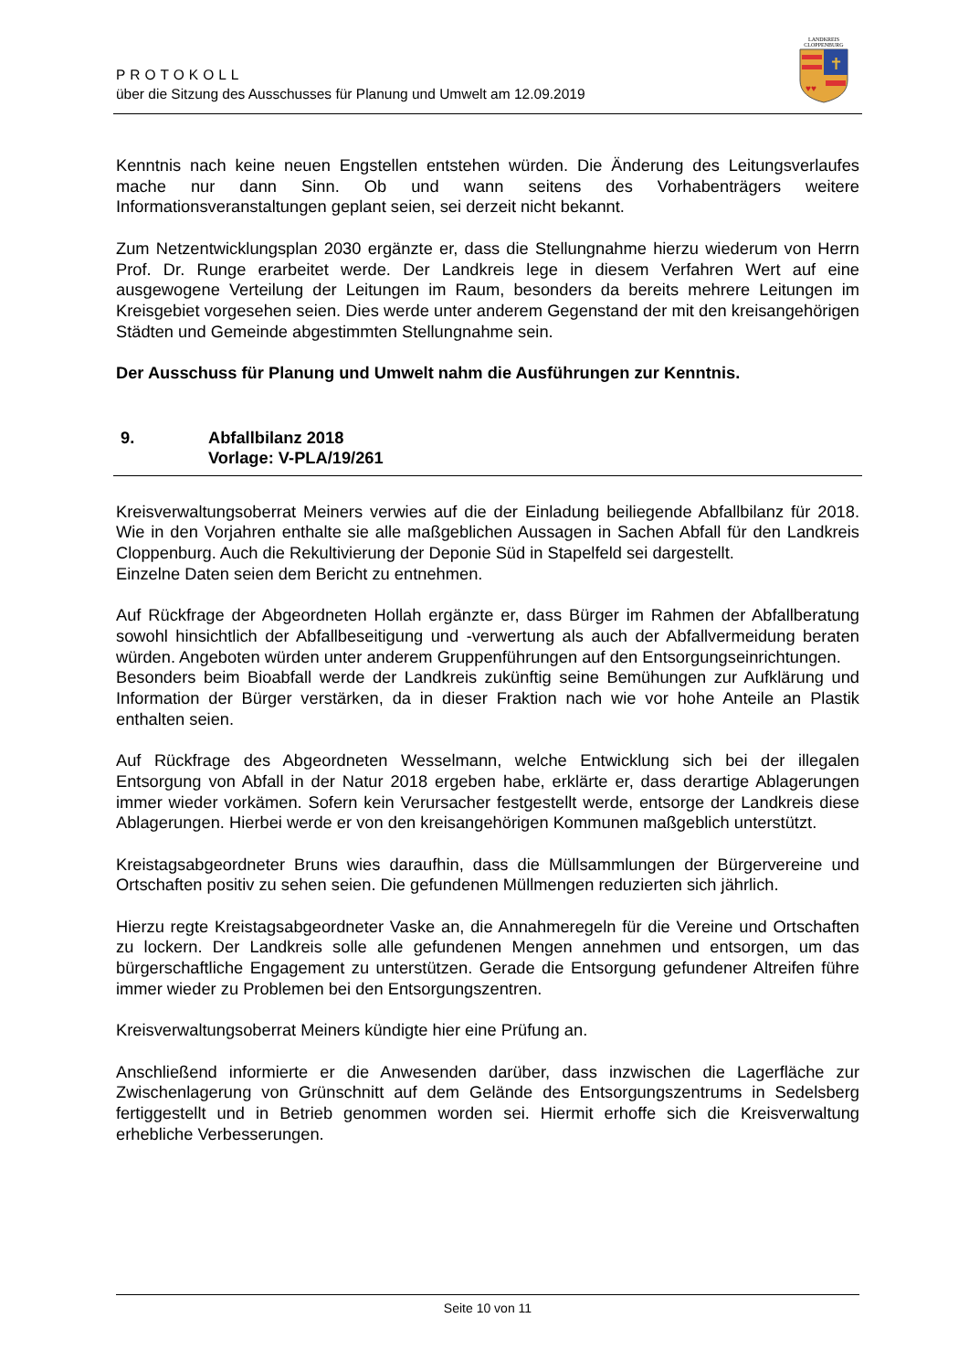PROTOKOLL
über die Sitzung des Ausschusses für Planung und Umwelt am 12.09.2019
LANDKREIS
CLOPPENBURG
✝
♥♥
Kenntnis nach keine neuen Engstellen entstehen würden. Die Änderung des Leitungsverlaufes mache nur dann Sinn. Ob und wann seitens des Vorhabenträgers weitere Informationsveranstaltungen geplant seien, sei derzeit nicht bekannt.
Zum Netzentwicklungsplan 2030 ergänzte er, dass die Stellungnahme hierzu wiederum von Herrn Prof. Dr. Runge erarbeitet werde. Der Landkreis lege in diesem Verfahren Wert auf eine ausgewogene Verteilung der Leitungen im Raum, besonders da bereits mehrere Leitungen im Kreisgebiet vorgesehen seien. Dies werde unter anderem Gegenstand der mit den kreisangehörigen Städten und Gemeinde abgestimmten Stellungnahme sein.
Der Ausschuss für Planung und Umwelt nahm die Ausführungen zur Kenntnis.
9. Abfallbilanz 2018
Vorlage: V-PLA/19/261
Kreisverwaltungsoberrat Meiners verwies auf die der Einladung beiliegende Abfallbilanz für 2018. Wie in den Vorjahren enthalte sie alle maßgeblichen Aussagen in Sachen Abfall für den Landkreis Cloppenburg. Auch die Rekultivierung der Deponie Süd in Stapelfeld sei dargestellt.
Einzelne Daten seien dem Bericht zu entnehmen.
Auf Rückfrage der Abgeordneten Hollah ergänzte er, dass Bürger im Rahmen der Abfallberatung sowohl hinsichtlich der Abfallbeseitigung und -verwertung als auch der Abfallvermeidung beraten würden. Angeboten würden unter anderem Gruppenführungen auf den Entsorgungseinrichtungen.
Besonders beim Bioabfall werde der Landkreis zukünftig seine Bemühungen zur Aufklärung und Information der Bürger verstärken, da in dieser Fraktion nach wie vor hohe Anteile an Plastik enthalten seien.
Auf Rückfrage des Abgeordneten Wesselmann, welche Entwicklung sich bei der illegalen Entsorgung von Abfall in der Natur 2018 ergeben habe, erklärte er, dass derartige Ablagerungen immer wieder vorkämen. Sofern kein Verursacher festgestellt werde, entsorge der Landkreis diese Ablagerungen. Hierbei werde er von den kreisangehörigen Kommunen maßgeblich unterstützt.
Kreistagsabgeordneter Bruns wies daraufhin, dass die Müllsammlungen der Bürgervereine und Ortschaften positiv zu sehen seien. Die gefundenen Müllmengen reduzierten sich jährlich.
Hierzu regte Kreistagsabgeordneter Vaske an, die Annahmeregeln für die Vereine und Ortschaften zu lockern. Der Landkreis solle alle gefundenen Mengen annehmen und entsorgen, um das bürgerschaftliche Engagement zu unterstützen. Gerade die Entsorgung gefundener Altreifen führe immer wieder zu Problemen bei den Entsorgungszentren.
Kreisverwaltungsoberrat Meiners kündigte hier eine Prüfung an.
Anschließend informierte er die Anwesenden darüber, dass inzwischen die Lagerfläche zur Zwischenlagerung von Grünschnitt auf dem Gelände des Entsorgungszentrums in Sedelsberg fertiggestellt und in Betrieb genommen worden sei. Hiermit erhoffe sich die Kreisverwaltung erhebliche Verbesserungen.
Seite 10 von 11